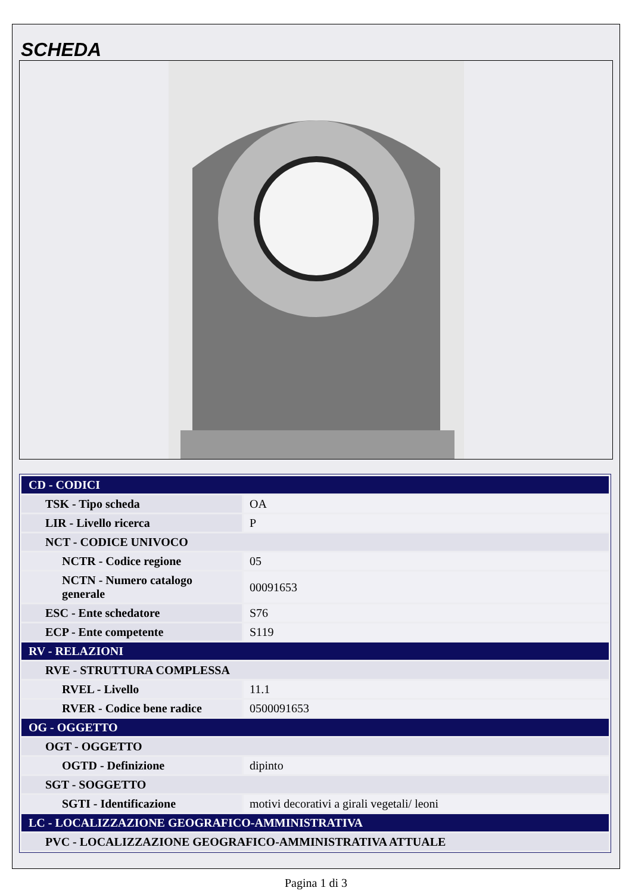SCHEDA
| CD - CODICI | |
| TSK - Tipo scheda | OA |
| LIR - Livello ricerca | P |
| NCT - CODICE UNIVOCO | |
| NCTR - Codice regione | 05 |
| NCTN - Numero catalogo generale | 00091653 |
| ESC - Ente schedatore | S76 |
| ECP - Ente competente | S119 |
| RV - RELAZIONI | |
| RVE - STRUTTURA COMPLESSA | |
| RVEL - Livello | 11.1 |
| RVER - Codice bene radice | 0500091653 |
| OG - OGGETTO | |
| OGT - OGGETTO | |
| OGTD - Definizione | dipinto |
| SGT - SOGGETTO | |
| SGTI - Identificazione | motivi decorativi a girali vegetali/ leoni |
| LC - LOCALIZZAZIONE GEOGRAFICO-AMMINISTRATIVA | |
| PVC - LOCALIZZAZIONE GEOGRAFICO-AMMINISTRATIVA ATTUALE | |
Pagina 1 di 3